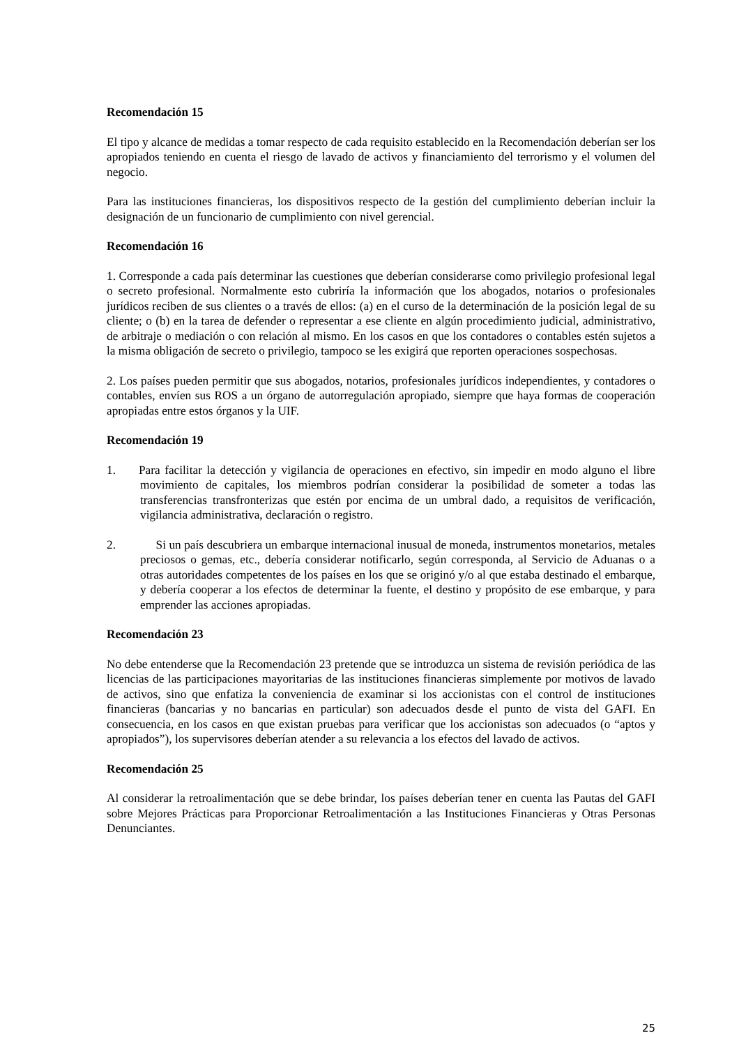Recomendación 15
El tipo y alcance de medidas a tomar respecto de cada requisito establecido en la Recomendación deberían ser los apropiados teniendo en cuenta el riesgo de lavado de activos y financiamiento del terrorismo y el volumen del negocio.
Para las instituciones financieras, los dispositivos respecto de la gestión del cumplimiento deberían incluir la designación de un funcionario de cumplimiento con nivel gerencial.
Recomendación 16
1. Corresponde a cada país determinar las cuestiones que deberían considerarse como privilegio profesional legal o secreto profesional. Normalmente esto cubriría la información que los abogados, notarios o profesionales jurídicos reciben de sus clientes o a través de ellos: (a) en el curso de la determinación de la posición legal de su cliente; o (b) en la tarea de defender o representar a ese cliente en algún procedimiento judicial, administrativo, de arbitraje o mediación o con relación al mismo. En los casos en que los contadores o contables estén sujetos a la misma obligación de secreto o privilegio, tampoco se les exigirá que reporten operaciones sospechosas.
2. Los países pueden permitir que sus abogados, notarios, profesionales jurídicos independientes, y contadores o contables, envíen sus ROS a un órgano de autorregulación apropiado, siempre que haya formas de cooperación apropiadas entre estos órganos y la UIF.
Recomendación 19
1. Para facilitar la detección y vigilancia de operaciones en efectivo, sin impedir en modo alguno el libre movimiento de capitales, los miembros podrían considerar la posibilidad de someter a todas las transferencias transfronterizas que estén por encima de un umbral dado, a requisitos de verificación, vigilancia administrativa, declaración o registro.
2. Si un país descubriera un embarque internacional inusual de moneda, instrumentos monetarios, metales preciosos o gemas, etc., debería considerar notificarlo, según corresponda, al Servicio de Aduanas o a otras autoridades competentes de los países en los que se originó y/o al que estaba destinado el embarque, y debería cooperar a los efectos de determinar la fuente, el destino y propósito de ese embarque, y para emprender las acciones apropiadas.
Recomendación 23
No debe entenderse que la Recomendación 23 pretende que se introduzca un sistema de revisión periódica de las licencias de las participaciones mayoritarias de las instituciones financieras simplemente por motivos de lavado de activos, sino que enfatiza la conveniencia de examinar si los accionistas con el control de instituciones financieras (bancarias y no bancarias en particular) son adecuados desde el punto de vista del GAFI. En consecuencia, en los casos en que existan pruebas para verificar que los accionistas son adecuados (o “aptos y apropiados”), los supervisores deberían atender a su relevancia a los efectos del lavado de activos.
Recomendación 25
Al considerar la retroalimentación que se debe brindar, los países deberían tener en cuenta las Pautas del GAFI sobre Mejores Prácticas para Proporcionar Retroalimentación a las Instituciones Financieras y Otras Personas Denunciantes.
25